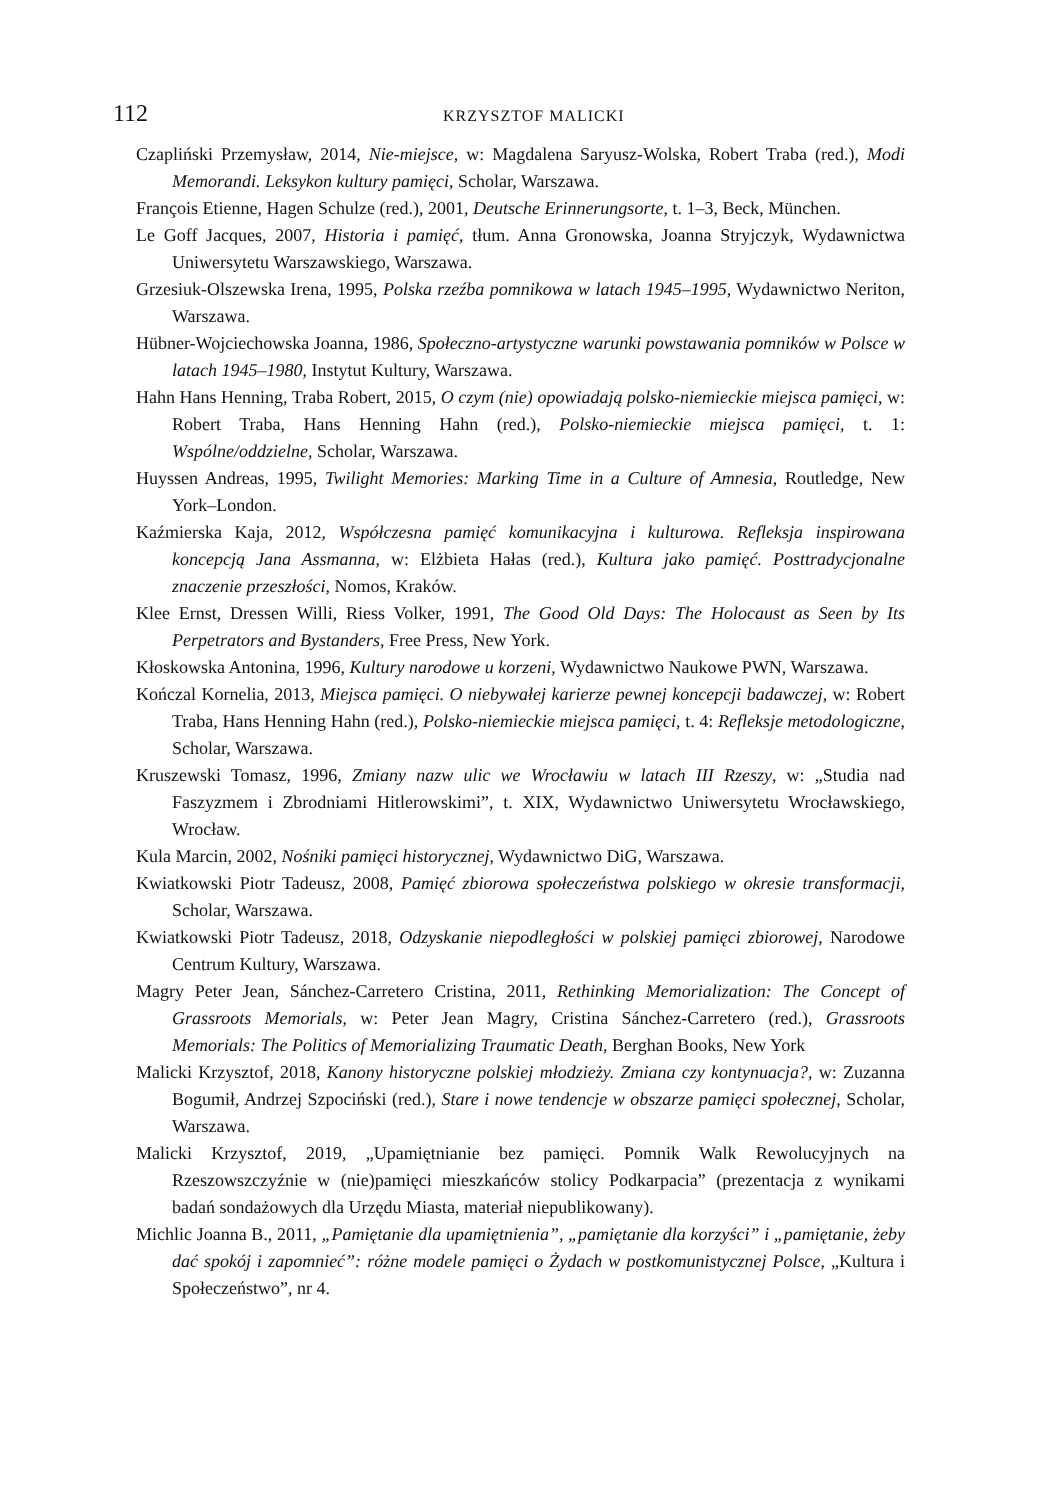112 KRZYSZTOF MALICKI
Czapliński Przemysław, 2014, Nie-miejsce, w: Magdalena Saryusz-Wolska, Robert Traba (red.), Modi Memorandi. Leksykon kultury pamięci, Scholar, Warszawa.
François Etienne, Hagen Schulze (red.), 2001, Deutsche Erinnerungsorte, t. 1–3, Beck, München.
Le Goff Jacques, 2007, Historia i pamięć, tłum. Anna Gronowska, Joanna Stryjczyk, Wydawnictwa Uniwersytetu Warszawskiego, Warszawa.
Grzesiuk-Olszewska Irena, 1995, Polska rzeźba pomnikowa w latach 1945–1995, Wydawnictwo Neriton, Warszawa.
Hübner-Wojciechowska Joanna, 1986, Społeczno-artystyczne warunki powstawania pomników w Polsce w latach 1945–1980, Instytut Kultury, Warszawa.
Hahn Hans Henning, Traba Robert, 2015, O czym (nie) opowiadają polsko-niemieckie miejsca pamięci, w: Robert Traba, Hans Henning Hahn (red.), Polsko-niemieckie miejsca pamięci, t. 1: Wspólne/oddzielne, Scholar, Warszawa.
Huyssen Andreas, 1995, Twilight Memories: Marking Time in a Culture of Amnesia, Routledge, New York–London.
Kaźmierska Kaja, 2012, Współczesna pamięć komunikacyjna i kulturowa. Refleksja inspirowana koncepcją Jana Assmanna, w: Elżbieta Hałas (red.), Kultura jako pamięć. Posttradycjonalne znaczenie przeszłości, Nomos, Kraków.
Klee Ernst, Dressen Willi, Riess Volker, 1991, The Good Old Days: The Holocaust as Seen by Its Perpetrators and Bystanders, Free Press, New York.
Kłoskowska Antonina, 1996, Kultury narodowe u korzeni, Wydawnictwo Naukowe PWN, Warszawa.
Kończal Kornelia, 2013, Miejsca pamięci. O niebywałej karierze pewnej koncepcji badawczej, w: Robert Traba, Hans Henning Hahn (red.), Polsko-niemieckie miejsca pamięci, t. 4: Refleksje metodologiczne, Scholar, Warszawa.
Kruszewski Tomasz, 1996, Zmiany nazw ulic we Wrocławiu w latach III Rzeszy, w: „Studia nad Faszyzmem i Zbrodniami Hitlerowskimi”, t. XIX, Wydawnictwo Uniwersytetu Wrocławskiego, Wrocław.
Kula Marcin, 2002, Nośniki pamięci historycznej, Wydawnictwo DiG, Warszawa.
Kwiatkowski Piotr Tadeusz, 2008, Pamięć zbiorowa społeczeństwa polskiego w okresie transformacji, Scholar, Warszawa.
Kwiatkowski Piotr Tadeusz, 2018, Odzyskanie niepodległości w polskiej pamięci zbiorowej, Narodowe Centrum Kultury, Warszawa.
Magry Peter Jean, Sánchez-Carretero Cristina, 2011, Rethinking Memorialization: The Concept of Grassroots Memorials, w: Peter Jean Magry, Cristina Sánchez-Carretero (red.), Grassroots Memorials: The Politics of Memorializing Traumatic Death, Berghan Books, New York
Malicki Krzysztof, 2018, Kanony historyczne polskiej młodzieży. Zmiana czy kontynuacja?, w: Zuzanna Bogumił, Andrzej Szpociński (red.), Stare i nowe tendencje w obszarze pamięci społecznej, Scholar, Warszawa.
Malicki Krzysztof, 2019, „Upamiętnianie bez pamięci. Pomnik Walk Rewolucyjnych na Rzeszowszczyźnie w (nie)pamięci mieszkańców stolicy Podkarpacia” (prezentacja z wynikami badań sondażowych dla Urzędu Miasta, materiał niepublikowany).
Michlic Joanna B., 2011, „Pamiętanie dla upamiętnienia”, „pamiętanie dla korzyści” i „pamiętanie, żeby dać spokój i zapomnieć”: różne modele pamięci o Żydach w postkomunistycznej Polsce, „Kultura i Społeczeństwo”, nr 4.